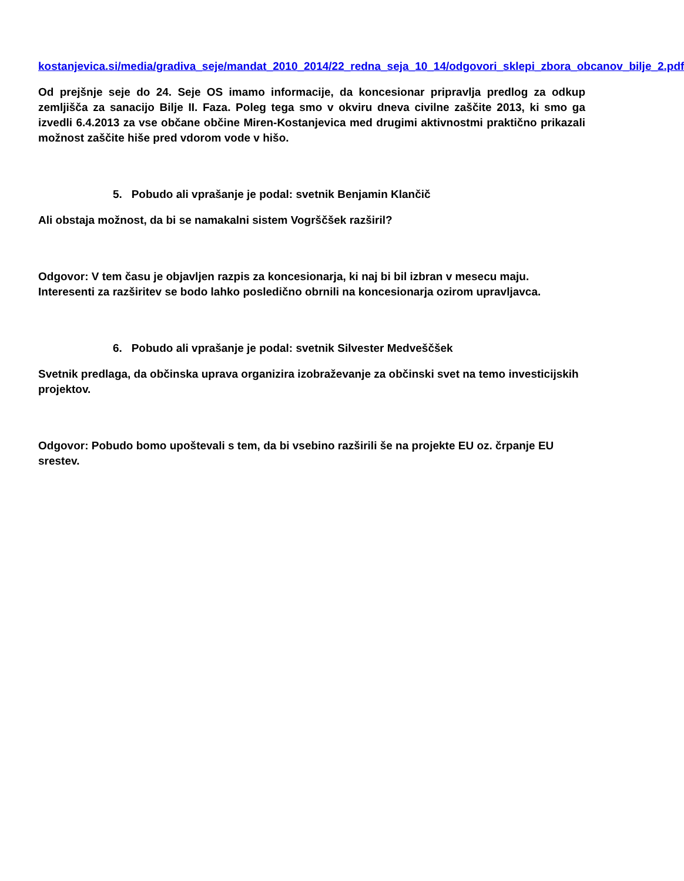kostanjevica.si/media/gradiva_seje/mandat_2010_2014/22_redna_seja_10_14/odgovori_sklepi_zbora_obcanov_bilje_2.pdf
Od prejšnje seje do 24. Seje OS imamo informacije, da koncesionar pripravlja predlog za odkup zemljišča za sanacijo Bilje II. Faza. Poleg tega smo v okviru dneva civilne zaščite 2013, ki smo ga izvedli 6.4.2013 za vse občane občine Miren-Kostanjevica med drugimi aktivnostmi praktično prikazali možnost zaščite hiše pred vdorom vode v hišo.
5. Pobudo ali vprašanje je podal: svetnik Benjamin Klančič
Ali obstaja možnost, da bi se namakalni sistem Vogrščšek razširil?
Odgovor: V tem času je objavljen razpis za koncesionarja, ki naj bi bil izbran v mesecu maju. Interesenti za razširitev se bodo lahko posledično obrnili na koncesionarja ozirom upravljavca.
6. Pobudo ali vprašanje je podal: svetnik Silvester Medveščšek
Svetnik predlaga, da občinska uprava organizira izobraževanje za občinski svet na temo investicijskih projektov.
Odgovor: Pobudo bomo upoštevali s tem, da bi vsebino razširili še na projekte EU oz. črpanje EU srestev.